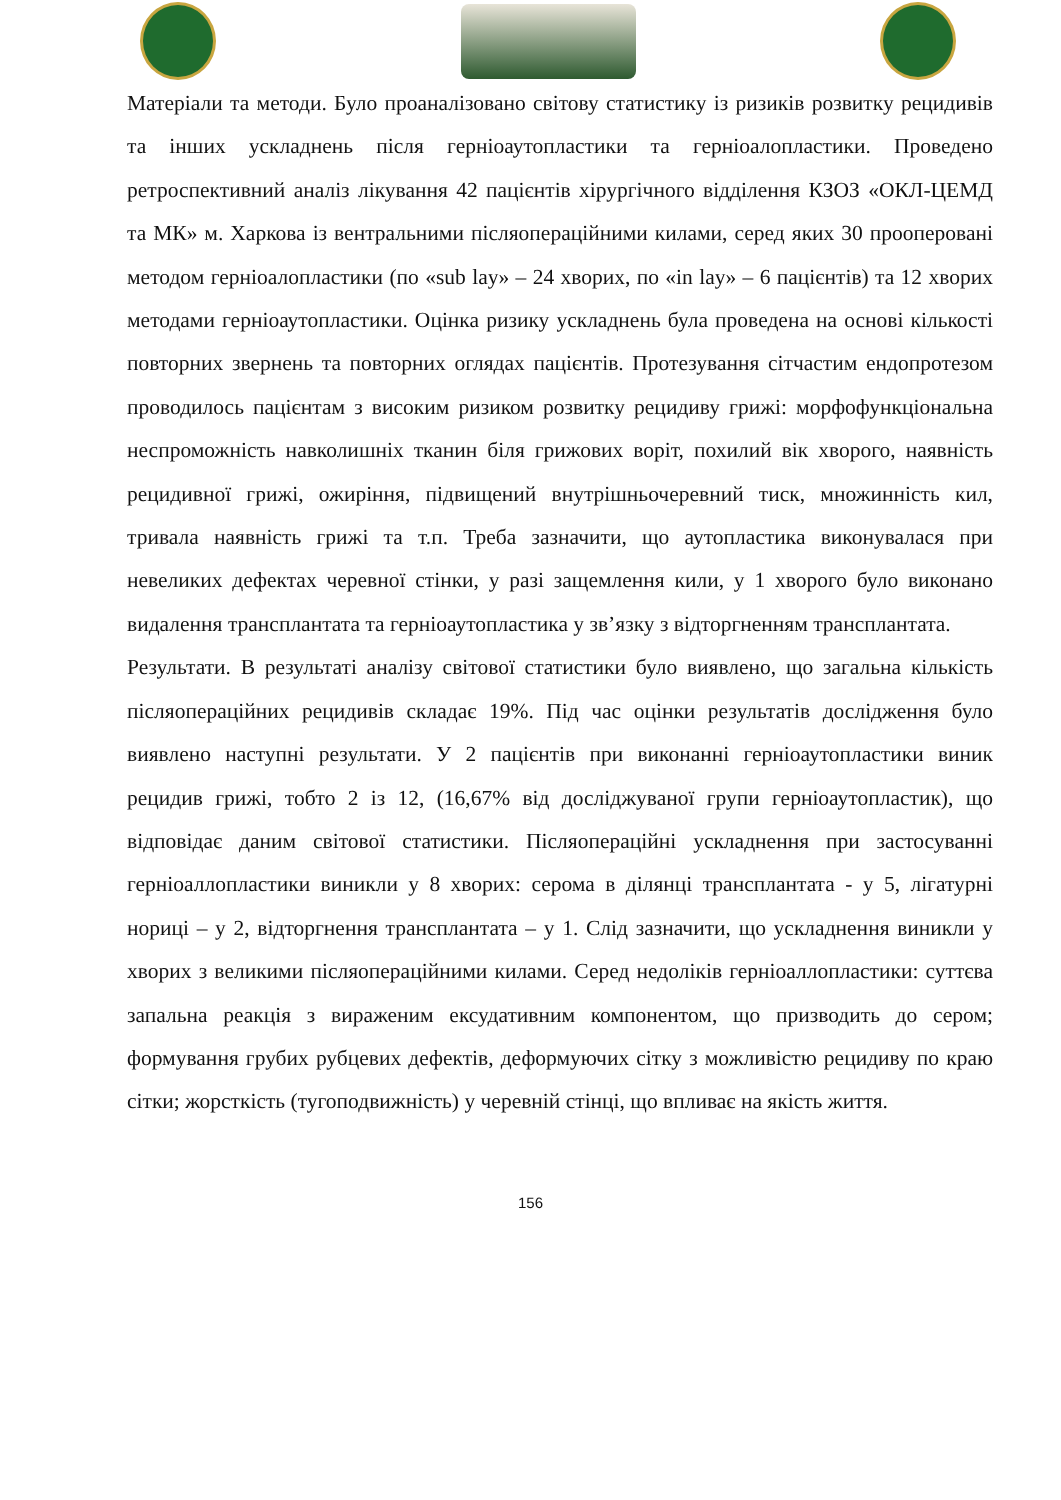Матеріали та методи. Було проаналізовано світову статистику із ризиків розвитку рецидивів та інших ускладнень після герніоаутопластики та герніоалопластики. Проведено ретроспективний аналіз лікування 42 пацієнтів хірургічного відділення КЗОЗ «ОКЛ-ЦЕМД та МК» м. Харкова із вентральними післяопераційними килами, серед яких 30 прооперовані методом герніоалопластики (по «sub lay» – 24 хворих, по «in lay» – 6 пацієнтів) та 12 хворих методами герніоаутопластики. Оцінка ризику ускладнень була проведена на основі кількості повторних звернень та повторних оглядах пацієнтів. Протезування сітчастим ендопротезом проводилось пацієнтам з високим ризиком розвитку рецидиву грижі: морфофункціональна неспроможність навколишніх тканин біля грижових воріт, похилий вік хворого, наявність рецидивної грижі, ожиріння, підвищений внутрішньочеревний тиск, множинність кил, тривала наявність грижі та т.п. Треба зазначити, що аутопластика виконувалася при невеликих дефектах черевної стінки, у разі защемлення кили, у 1 хворого було виконано видалення трансплантата та герніоаутопластика у зв’язку з відторгненням трансплантата.
Результати. В результаті аналізу світової статистики було виявлено, що загальна кількість післяопераційних рецидивів складає 19%. Під час оцінки результатів дослідження було виявлено наступні результати. У 2 пацієнтів при виконанні герніоаутопластики виник рецидив грижі, тобто 2 із 12, (16,67% від досліджуваної групи герніоаутопластик), що відповідає даним світової статистики. Післяопераційні ускладнення при застосуванні герніоаллопластики виникли у 8 хворих: серома в ділянці трансплантата - у 5, лігатурні нориці – у 2, відторгнення трансплантата – у 1. Слід зазначити, що ускладнення виникли у хворих з великими післяопераційними килами. Серед недоліків герніоаллопластики: суттєва запальна реакція з вираженим ексудативним компонентом, що призводить до сером; формування грубих рубцевих дефектів, деформуючих сітку з можливістю рецидиву по краю сітки; жорсткість (тугоподвижність) у черевній стінці, що впливає на якість життя.
156